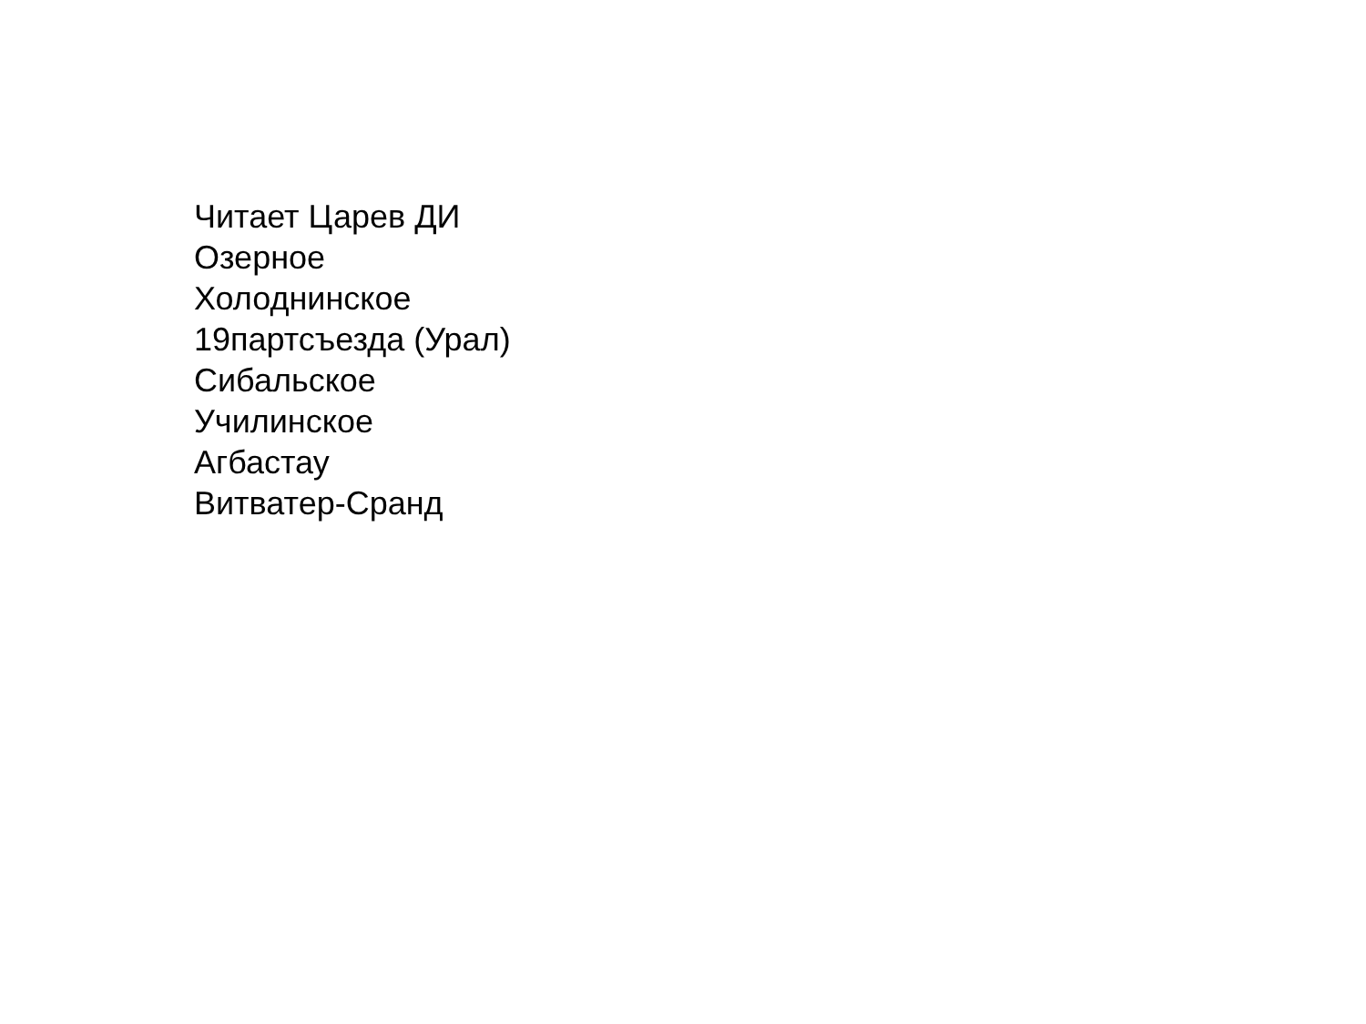Читает Царев ДИ
Озерное
Холоднинское
19партсъезда (Урал)
Сибальское
Училинское
Агбастау
Витватер-Сранд